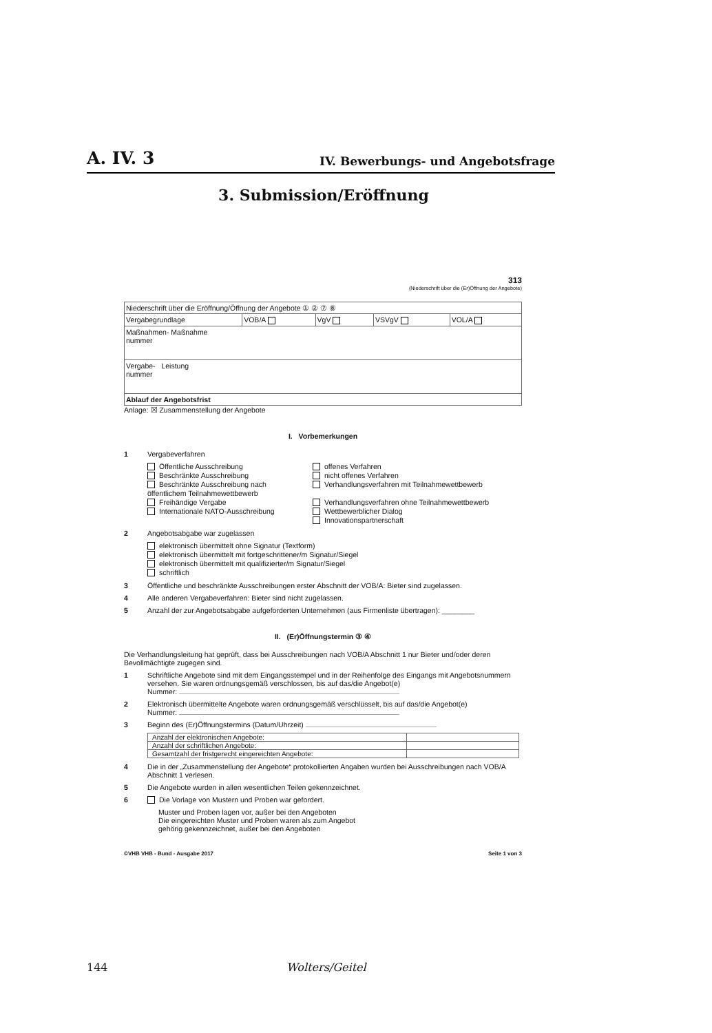A. IV. 3 IV. Bewerbungs- und Angebotsfrage
3. Submission/Eröffnung
313
(Niederschrift über die (Er)Öffnung der Angebote)
| Niederschrift über die Eröffnung/Öffnung der Angebote ① ② ⑦ ⑧ | | | | |
| Vergabegrundlage | VOB/A | VgV | VSVgV | VOL/A |
| Maßnahmen- Maßnahme nummer | | | | |
| Vergabe- Leistung nummer | | | | |
| Ablauf der Angebotsfrist | | | | |
Anlage: ☒ Zusammenstellung der Angebote
I. Vorbemerkungen
1 Vergabeverfahren
Öffentliche Ausschreibung
Beschränkte Ausschreibung
Beschränkte Ausschreibung nach
öffentlichem Teilnahmewettbewerb
Freihändige Vergabe
Internationale NATO-Ausschreibung
offenes Verfahren
nicht offenes Verfahren
Verhandlungsverfahren mit Teilnahmewettbewerb
Verhandlungsverfahren ohne Teilnahmewettbewerb
Wettbewerblicher Dialog
Innovationspartnerschaft
2 Angebotsabgabe war zugelassen
elektronisch übermittelt ohne Signatur (Textform)
elektronisch übermittelt mit fortgeschrittener/m Signatur/Siegel
elektronisch übermittelt mit qualifizierter/m Signatur/Siegel
schriftlich
3 Öffentliche und beschränkte Ausschreibungen erster Abschnitt der VOB/A: Bieter sind zugelassen.
4 Alle anderen Vergabeverfahren: Bieter sind nicht zugelassen.
5 Anzahl der zur Angebotsabgabe aufgeforderten Unternehmen (aus Firmenliste übertragen): ________
II. (Er)Öffnungstermin ③ ④
Die Verhandlungsleitung hat geprüft, dass bei Ausschreibungen nach VOB/A Abschnitt 1 nur Bieter und/oder deren Bevollmächtigte zugegen sind.
1 Schriftliche Angebote sind mit dem Eingangsstempel und in der Reihenfolge des Eingangs mit Angebotsnummern versehen. Sie waren ordnungsgemäß verschlossen, bis auf das/die Angebot(e)
Nummer:
2 Elektronisch übermittelte Angebote waren ordnungsgemäß verschlüsselt, bis auf das/die Angebot(e)
Nummer:
3 Beginn des (Er)Öffnungstermins (Datum/Uhrzeit)
| Anzahl der elektronischen Angebote: | |
| Anzahl der schriftlichen Angebote: | |
| Gesamtzahl der fristgerecht eingereichten Angebote: | |
4 Die in der „Zusammenstellung der Angebote“ protokollierten Angaben wurden bei Ausschreibungen nach VOB/A Abschnitt 1 verlesen.
5 Die Angebote wurden in allen wesentlichen Teilen gekennzeichnet.
6 Die Vorlage von Mustern und Proben war gefordert.
Muster und Proben lagen vor, außer bei den Angeboten
Die eingereichten Muster und Proben waren als zum Angebot
gehörig gekennzeichnet, außer bei den Angeboten
©VHB VHB - Bund - Ausgabe 2017 Seite 1 von 3
144 Wolters/Geitel